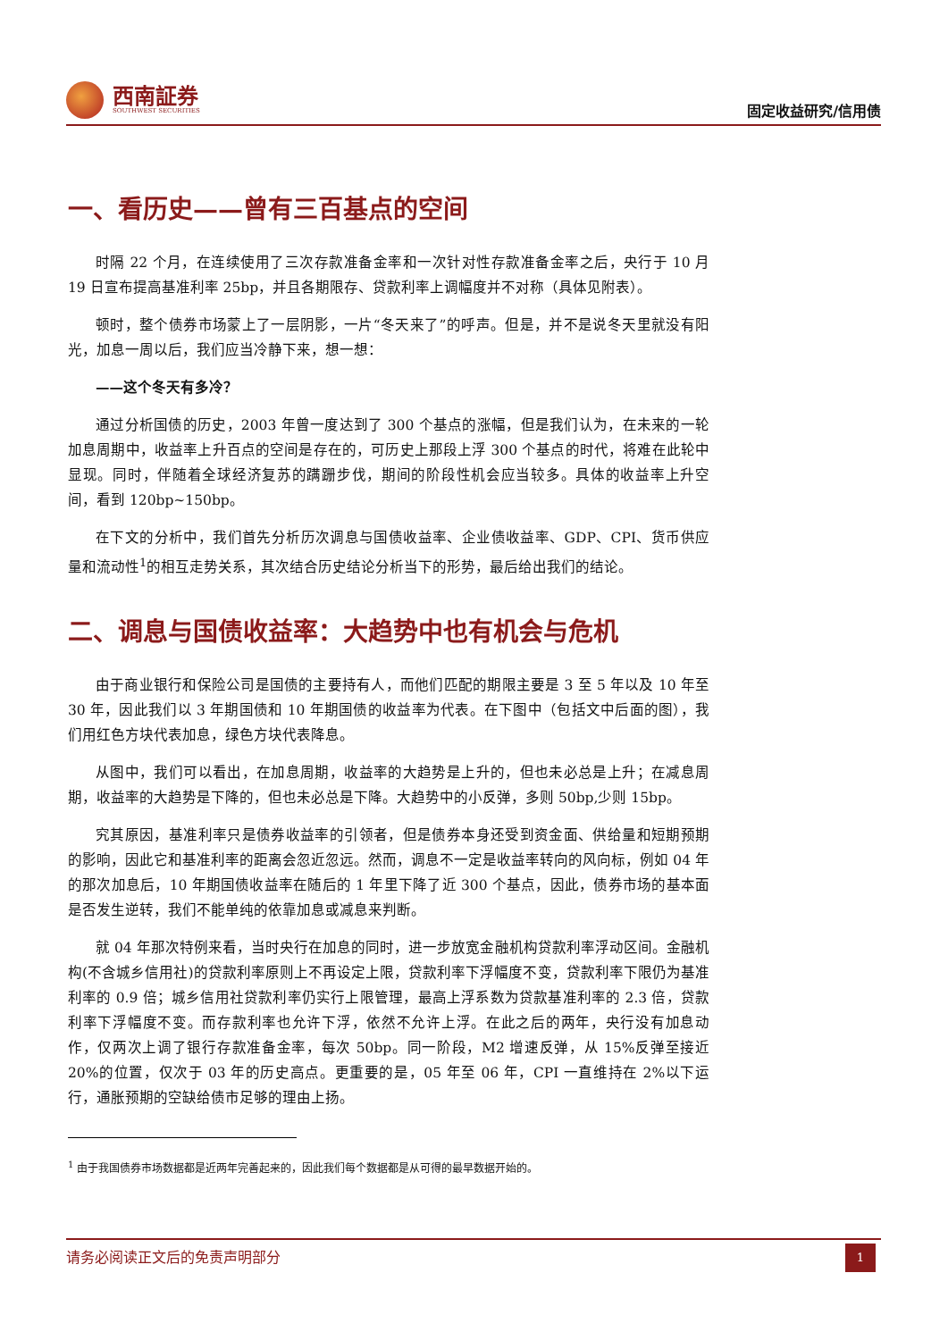西南証券
SOUTHWEST SECURITIES
固定收益研究/信用债
一、看历史——曾有三百基点的空间
时隔 22 个月，在连续使用了三次存款准备金率和一次针对性存款准备金率之后，央行于 10 月 19 日宣布提高基准利率 25bp，并且各期限存、贷款利率上调幅度并不对称（具体见附表）。
顿时，整个债券市场蒙上了一层阴影，一片“冬天来了”的呼声。但是，并不是说冬天里就没有阳光，加息一周以后，我们应当冷静下来，想一想：
——这个冬天有多冷？
通过分析国债的历史，2003 年曾一度达到了 300 个基点的涨幅，但是我们认为，在未来的一轮加息周期中，收益率上升百点的空间是存在的，可历史上那段上浮 300 个基点的时代，将难在此轮中显现。同时，伴随着全球经济复苏的蹒跚步伐，期间的阶段性机会应当较多。具体的收益率上升空间，看到 120bp~150bp。
在下文的分析中，我们首先分析历次调息与国债收益率、企业债收益率、GDP、CPI、货币供应量和流动性<sup>1</sup>的相互走势关系，其次结合历史结论分析当下的形势，最后给出我们的结论。
二、调息与国债收益率：大趋势中也有机会与危机
由于商业银行和保险公司是国债的主要持有人，而他们匹配的期限主要是 3 至 5 年以及 10 年至 30 年，因此我们以 3 年期国债和 10 年期国债的收益率为代表。在下图中（包括文中后面的图），我们用红色方块代表加息，绿色方块代表降息。
从图中，我们可以看出，在加息周期，收益率的大趋势是上升的，但也未必总是上升；在减息周期，收益率的大趋势是下降的，但也未必总是下降。大趋势中的小反弹，多则 50bp,少则 15bp。
究其原因，基准利率只是债券收益率的引领者，但是债券本身还受到资金面、供给量和短期预期的影响，因此它和基准利率的距离会忽近忽远。然而，调息不一定是收益率转向的风向标，例如 04 年的那次加息后，10 年期国债收益率在随后的 1 年里下降了近 300 个基点，因此，债券市场的基本面是否发生逆转，我们不能单纯的依靠加息或减息来判断。
就 04 年那次特例来看，当时央行在加息的同时，进一步放宽金融机构贷款利率浮动区间。金融机构(不含城乡信用社)的贷款利率原则上不再设定上限，贷款利率下浮幅度不变，贷款利率下限仍为基准利率的 0.9 倍；城乡信用社贷款利率仍实行上限管理，最高上浮系数为贷款基准利率的 2.3 倍，贷款利率下浮幅度不变。而存款利率也允许下浮，依然不允许上浮。在此之后的两年，央行没有加息动作，仅两次上调了银行存款准备金率，每次 50bp。同一阶段，M2 增速反弹，从 15%反弹至接近 20%的位置，仅次于 03 年的历史高点。更重要的是，05 年至 06 年，CPI 一直维持在 2%以下运行，通胀预期的空缺给债市足够的理由上扬。
<sup>1</sup> 由于我国债券市场数据都是近两年完善起来的，因此我们每个数据都是从可得的最早数据开始的。
请务必阅读正文后的免责声明部分
1